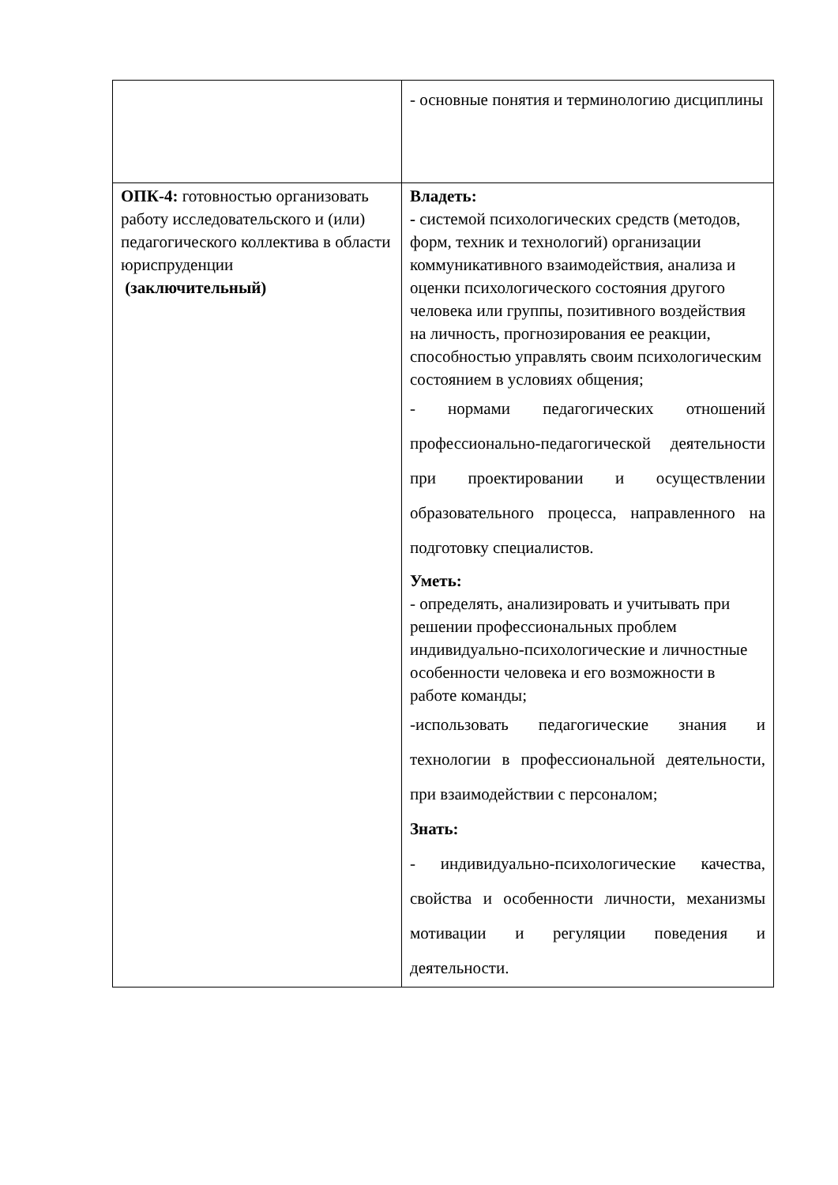| | - основные понятия и терминологию дисциплины |
| ОПК-4: готовностью организовать работу исследовательского и (или) педагогического коллектива в области юриспруденции (заключительный) | Владеть: - системой психологических средств (методов, форм, техник и технологий) организации коммуникативного взаимодействия, анализа и оценки психологического состояния другого человека или группы, позитивного воздействия на личность, прогнозирования ее реакции, способностью управлять своим психологическим состоянием в условиях общения; - нормами педагогических отношений профессионально-педагогической деятельности при проектировании и осуществлении образовательного процесса, направленного на подготовку специалистов. Уметь: - определять, анализировать и учитывать при решении профессиональных проблем индивидуально-психологические и личностные особенности человека и его возможности в работе команды; -использовать педагогические знания и технологии в профессиональной деятельности, при взаимодействии с персоналом; Знать: - индивидуально-психологические качества, свойства и особенности личности, механизмы мотивации и регуляции поведения и деятельности. |